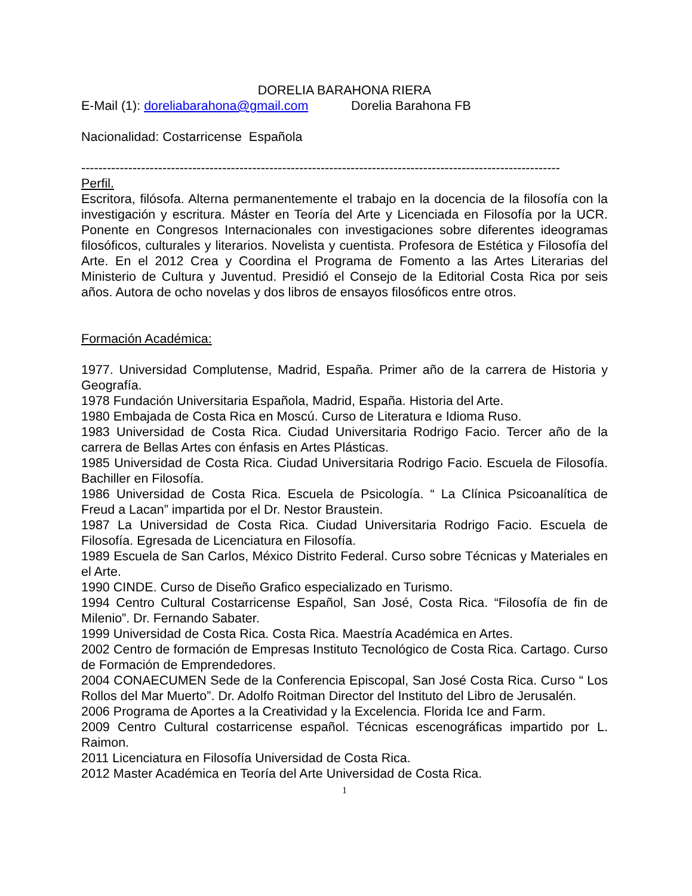DORELIA BARAHONA RIERA
E-Mail (1): doreliabarahona@gmail.com Dorelia Barahona FB
Nacionalidad: Costarricense Española
----------------------------------------------------------------------------------------------------------------
Perfil.
Escritora, filósofa. Alterna permanentemente el trabajo en la docencia de la filosofía con la investigación y escritura. Máster en Teoría del Arte y Licenciada en Filosofía por la UCR. Ponente en Congresos Internacionales con investigaciones sobre diferentes ideogramas filosóficos, culturales y literarios. Novelista y cuentista. Profesora de Estética y Filosofía del Arte. En el 2012 Crea y Coordina el Programa de Fomento a las Artes Literarias del Ministerio de Cultura y Juventud. Presidió el Consejo de la Editorial Costa Rica por seis años. Autora de ocho novelas y dos libros de ensayos filosóficos entre otros.
Formación Académica:
1977. Universidad Complutense, Madrid, España. Primer año de la carrera de Historia y Geografía.
1978 Fundación Universitaria Española, Madrid, España. Historia del Arte.
1980 Embajada de Costa Rica en Moscú. Curso de Literatura e Idioma Ruso.
1983 Universidad de Costa Rica. Ciudad Universitaria Rodrigo Facio. Tercer año de la carrera de Bellas Artes con énfasis en Artes Plásticas.
1985 Universidad de Costa Rica. Ciudad Universitaria Rodrigo Facio. Escuela de Filosofía. Bachiller en Filosofía.
1986 Universidad de Costa Rica. Escuela de Psicología. “ La Clínica Psicoanalítica de Freud a Lacan” impartida por el Dr. Nestor Braustein.
1987 La Universidad de Costa Rica. Ciudad Universitaria Rodrigo Facio. Escuela de Filosofía. Egresada de Licenciatura en Filosofía.
1989 Escuela de San Carlos, México Distrito Federal. Curso sobre Técnicas y Materiales en el Arte.
1990 CINDE. Curso de Diseño Grafico especializado en Turismo.
1994 Centro Cultural Costarricense Español, San José, Costa Rica. “Filosofía de fin de Milenio”. Dr. Fernando Sabater.
1999 Universidad de Costa Rica. Costa Rica. Maestría Académica en Artes.
2002 Centro de formación de Empresas Instituto Tecnológico de Costa Rica. Cartago. Curso de Formación de Emprendedores.
2004 CONAECUMEN Sede de la Conferencia Episcopal, San José Costa Rica. Curso “ Los Rollos del Mar Muerto”. Dr. Adolfo Roitman Director del Instituto del Libro de Jerusalén.
2006 Programa de Aportes a la Creatividad y la Excelencia. Florida Ice and Farm.
2009 Centro Cultural costarricense español. Técnicas escenográficas impartido por L. Raimon.
2011 Licenciatura en Filosofía Universidad de Costa Rica.
2012 Master Académica en Teoría del Arte Universidad de Costa Rica.
1